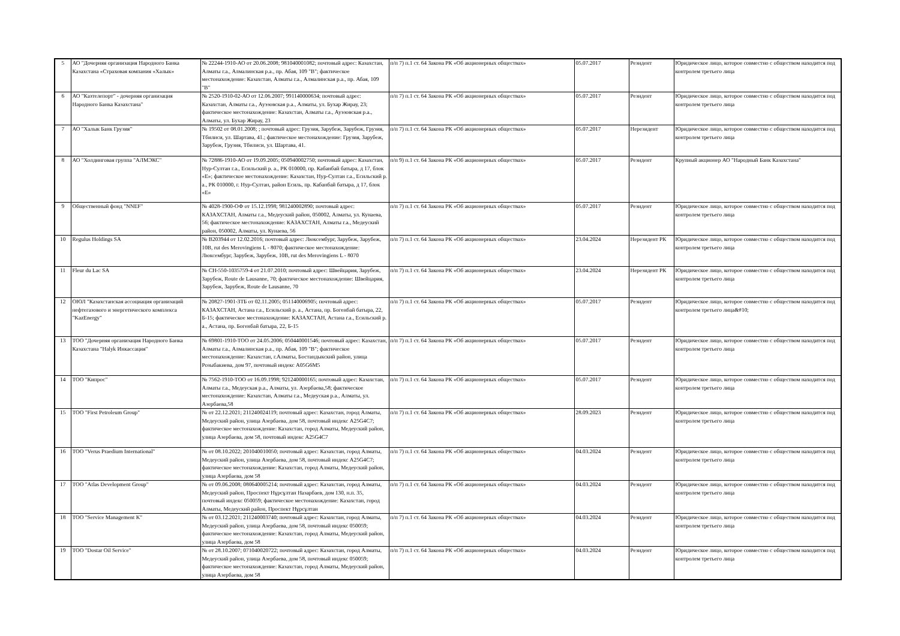| 5 | АО "Дочерняя организация Народного Банка Казахстана «Страховая компания «Халык» | № 22244-1910-АО от 20.06.2008; 981040001082; почтовый адрес: Казахстан, Алматы г.а., Алмалинская р.а., пр. Абая, 109 "В"; фактическое местонахождение: Казахстан, Алматы г.а., Алмалинская р.а., пр. Абая, 109 "В" | п/п 7) п.1 ст. 64 Закона РК «Об акционерных обществах» | 05.07.2017 | Резидент | Юридическое лицо, которое совместно с обществом находится под контролем третьего лица |
| 6 | АО "Казтелепорт" - дочерняя организация Народного Банка Казахстана" | № 2520-1910-02-АО от 12.06.2007; 991140000634; почтовый адрес: Казахстан, Алматы г.а., Ауэзовская р.а., Алматы, ул. Бухар Жирау, 23; фактическое местонахождение: Казахстан, Алматы г.а., Ауэзовская р.а., Алматы, ул. Бухар Жирау, 23 | п/п 7) п.1 ст. 64 Закона РК «Об акционерных обществах» | 05.07.2017 | Резидент | Юридическое лицо, которое совместно с обществом находится под контролем третьего лица |
| 7 | АО "Халык Банк Грузия" | № 19502 от 08.01.2008; ; почтовый адрес: Грузия, Зарубеж, Зарубеж, Грузия, Тбилиси, ул. Шартава, 41.; фактическое местонахождение: Грузия, Зарубеж, Зарубеж, Грузия, Тбилиси, ул. Шартава, 41. | п/п 7) п.1 ст. 64 Закона РК «Об акционерных обществах» | 05.07.2017 | Нерезидент | Юридическое лицо, которое совместно с обществом находится под контролем третьего лица |
| 8 | АО "Холдинговая группа "АЛМЭКС" | № 72886-1910-АО от 19.09.2005; 050940002750; почтовый адрес: Казахстан, Нур-Султан г.а., Есильский р. а., РК 010000, пр. Кабанбай батыра, д 17, блок «Е»; фактическое местонахождение: Казахстан, Нур-Султан г.а., Есильский р. а., РК 010000, г. Нур-Султан, район Есиль, пр. Кабанбай батыра, д 17, блок «Е» | п/п 9) п.1 ст. 64 Закона РК «Об акционерных обществах» | 05.07.2017 | Резидент | Крупный акционер АО "Народный Банк Казахстана" |
| 9 | Общественный фонд "NNEF" | № 4028-1900-ОФ от 15.12.1998; 981240002890; почтовый адрес: КАЗАХСТАН, Алматы г.а., Медеуский район, 050002, Алматы, ул. Кунаева, 56; фактическое местонахождение: КАЗАХСТАН, Алматы г.а., Медеуский район, 050002, Алматы, ул. Кунаева, 56 | п/п 7) п.1 ст. 64 Закона РК «Об акционерных обществах» | 05.07.2017 | Резидент | Юридическое лицо, которое совместно с обществом находится под контролем третьего лица |
| 10 | Regulus Holdings SA | № B203944 от 12.02.2016; почтовый адрес: Люксембург, Зарубеж, Зарубеж, 10B, rut des Merovingiens L - 8070; фактическое местонахождение: Люксембург, Зарубеж, Зарубеж, 10B, rut des Merovingiens L - 8070 | п/п 7) п.1 ст. 64 Закона РК «Об акционерных обществах» | 23.04.2024 | Нерезидент РК | Юридическое лицо, которое совместно с обществом находится под контролем третьего лица |
| 11 | Fleur du Lac SA | № CH-550-1035759-4 от 21.07.2010; почтовый адрес: Швейцария, Зарубеж, Зарубеж, Route de Lausanne, 70; фактическое местонахождение: Швейцария, Зарубеж, Зарубеж, Route de Lausanne, 70 | п/п 7) п.1 ст. 64 Закона РК «Об акционерных обществах» | 23.04.2024 | Нерезидент РК | Юридическое лицо, которое совместно с обществом находится под контролем третьего лица |
| 12 | ОЮЛ "Казахстанская ассоциация организаций нефтегазового и энергетического комплекса "KazEnergy" | № 20827-1901-ЗТБ от 02.11.2005; 051140006905; почтовый адрес: КАЗАХСТАН, Астана г.а., Есильский р. а., Астана, пр. Богенбай батыра, 22, Б-15; фактическое местонахождение: КАЗАХСТАН, Астана г.а., Есильский р. а., Астана, пр. Богенбай батыра, 22, Б-15 | п/п 7) п.1 ст. 64 Закона РК «Об акционерных обществах» | 05.07.2017 | Резидент | Юридическое лицо, которое совместно с обществом находится под контролем третьего лица&#10; |
| 13 | ТОО "Дочерняя организация Народного Банка Казахстана "Halyk Инкассация" | № 69801-1910-ТОО от 24.05.2006; 050440001546; почтовый адрес: Казахстан, Алматы г.а., Алмалинская р.а., пр. Абая, 109 "В"; фактическое местонахождение: Казахстан, г.Алматы, Бостандыкский район, улица Розыбакиева, дом 97, почтовый индекс A05G6M5 | п/п 7) п.1 ст. 64 Закона РК «Об акционерных обществах» | 05.07.2017 | Резидент | Юридическое лицо, которое совместно с обществом находится под контролем третьего лица |
| 14 | ТОО "Кипрос" | № 7562-1910-ТОО от 16.09.1998; 921240000165; почтовый адрес: Казахстан, Алматы г.а., Медеуская р.а., Алматы, ул. Азербаева,58; фактическое местонахождение: Казахстан, Алматы г.а., Медеуская р.а., Алматы, ул. Азербаева,58 | п/п 7) п.1 ст. 64 Закона РК «Об акционерных обществах» | 05.07.2017 | Резидент | Юридическое лицо, которое совместно с обществом находится под контролем третьего лица |
| 15 | ТОО "First Petroleum Group" | № от 22.12.2021; 211240024119; почтовый адрес: Казахстан, город Алматы, Медеуский район, улица Азербаева, дом 58, почтовый индекс A25G4C7; фактическое местонахождение: Казахстан, город Алматы, Медеуский район, улица Азербаева, дом 58, почтовый индекс A25G4C7 | п/п 7) п.1 ст. 64 Закона РК «Об акционерных обществах» | 28.09.2023 | Резидент | Юридическое лицо, которое совместно с обществом находится под контролем третьего лица |
| 16 | ТОО "Verus Praedium International" | № от 08.10.2022; 201040010050; почтовый адрес: Казахстан, город Алматы, Медеуский район, улица Азербаева, дом 58, почтовый индекс A25G4C7; фактическое местонахождение: Казахстан, город Алматы, Медеуский район, улица Азербаева, дом 58 | п/п 7) п.1 ст. 64 Закона РК «Об акционерных обществах» | 04.03.2024 | Резидент | Юридическое лицо, которое совместно с обществом находится под контролем третьего лица |
| 17 | ТОО "Atlas Development Group" | № от 09.06.2008; 080640005214; почтовый адрес: Казахстан, город Алматы, Медеуский район, Проспект Нұрсұлтан Назарбаев, дом 130, н.п. 35, почтовый индекс 050059; фактическое местонахождение: Казахстан, город Алматы, Медеуский район, Проспект Нұрсұлтан | п/п 7) п.1 ст. 64 Закона РК «Об акционерных обществах» | 04.03.2024 | Резидент | Юридическое лицо, которое совместно с обществом находится под контролем третьего лица |
| 18 | ТОО "Service Management K" | № от 03.12.2021; 211240003740; почтовый адрес: Казахстан, город Алматы, Медеуский район, улица Азербаева, дом 58, почтовый индекс 050059; фактическое местонахождение: Казахстан, город Алматы, Медеуский район, улица Азербаева, дом 58 | п/п 7) п.1 ст. 64 Закона РК «Об акционерных обществах» | 04.03.2024 | Резидент | Юридическое лицо, которое совместно с обществом находится под контролем третьего лица |
| 19 | ТОО "Dostar Oil Service" | № от 28.10.2007; 071040020722; почтовый адрес: Казахстан, город Алматы, Медеуский район, улица Азербаева, дом 58, почтовый индекс 050059; фактическое местонахождение: Казахстан, город Алматы, Медеуский район, улица Азербаева, дом 58 | п/п 7) п.1 ст. 64 Закона РК «Об акционерных обществах» | 04.03.2024 | Резидент | Юридическое лицо, которое совместно с обществом находится под контролем третьего лица |